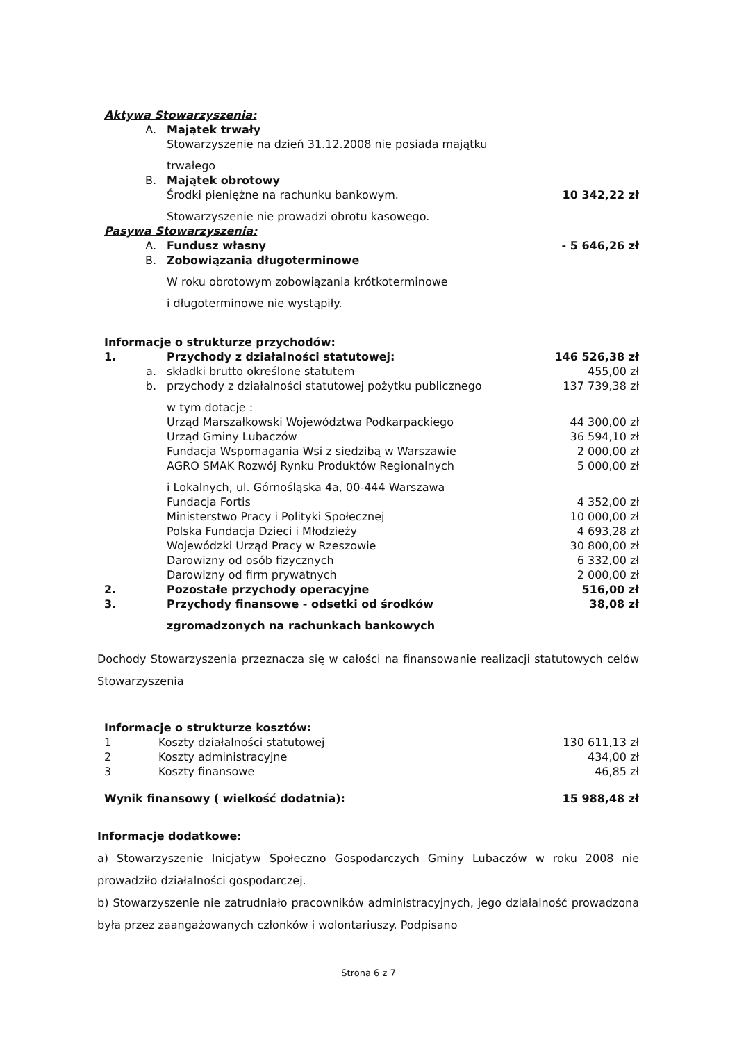| Aktywa Stowarzyszenia: | | |
| A. | Majątek trwały | |
| | Stowarzyszenie na dzień 31.12.2008 nie posiada majątku | |
| | trwałego | |
| B. | Majątek obrotowy | |
| | Środki pieniężne na rachunku bankowym. | 10 342,22 zł |
| | Stowarzyszenie nie prowadzi obrotu kasowego. | |
| Pasywa Stowarzyszenia: | | |
| A. | Fundusz własny | - 5 646,26 zł |
| B. | Zobowiązania długoterminowe | |
| | W roku obrotowym zobowiązania krótkoterminowe | |
| | i długoterminowe nie wystąpiły. | |
| Informacje o strukturze przychodów: | | |
| 1. | Przychody z działalności statutowej: | 146 526,38 zł |
| a. | składki brutto określone statutem | 455,00 zł |
| b. | przychody z działalności statutowej pożytku publicznego | 137 739,38 zł |
| | w tym dotacje : | |
| | Urząd Marszałkowski Województwa Podkarpackiego | 44 300,00 zł |
| | Urząd Gminy Lubaczów | 36 594,10 zł |
| | Fundacja Wspomagania Wsi z siedzibą w Warszawie | 2 000,00 zł |
| | AGRO SMAK Rozwój Rynku Produktów Regionalnych | 5 000,00 zł |
| | i Lokalnych, ul. Górnośląska 4a, 00-444 Warszawa | |
| | Fundacja Fortis | 4 352,00 zł |
| | Ministerstwo Pracy i Polityki Społecznej | 10 000,00 zł |
| | Polska Fundacja Dzieci i Młodzieży | 4 693,28 zł |
| | Wojewódzki Urząd Pracy w Rzeszowie | 30 800,00 zł |
| | Darowizny od osób fizycznych | 6 332,00 zł |
| | Darowizny od firm prywatnych | 2 000,00 zł |
| 2. | Pozostałe przychody operacyjne | 516,00 zł |
| 3. | Przychody finansowe - odsetki od środków | 38,08 zł |
| | zgromadzonych na rachunkach bankowych | |
Dochody Stowarzyszenia przeznacza się w całości na finansowanie realizacji statutowych celów Stowarzyszenia
| Informacje o strukturze kosztów: | | |
| 1 | Koszty działalności statutowej | 130 611,13 zł |
| 2 | Koszty administracyjne | 434,00 zł |
| 3 | Koszty finansowe | 46,85 zł |
| Wynik finansowy ( wielkość dodatnia): | | 15 988,48 zł |
Informacje dodatkowe:
a) Stowarzyszenie Inicjatyw Społeczno Gospodarczych Gminy Lubaczów w roku 2008 nie prowadziło działalności gospodarczej.
b) Stowarzyszenie nie zatrudniało pracowników administracyjnych, jego działalność prowadzona była przez zaangażowanych członków i wolontariuszy. Podpisano
Strona 6 z 7